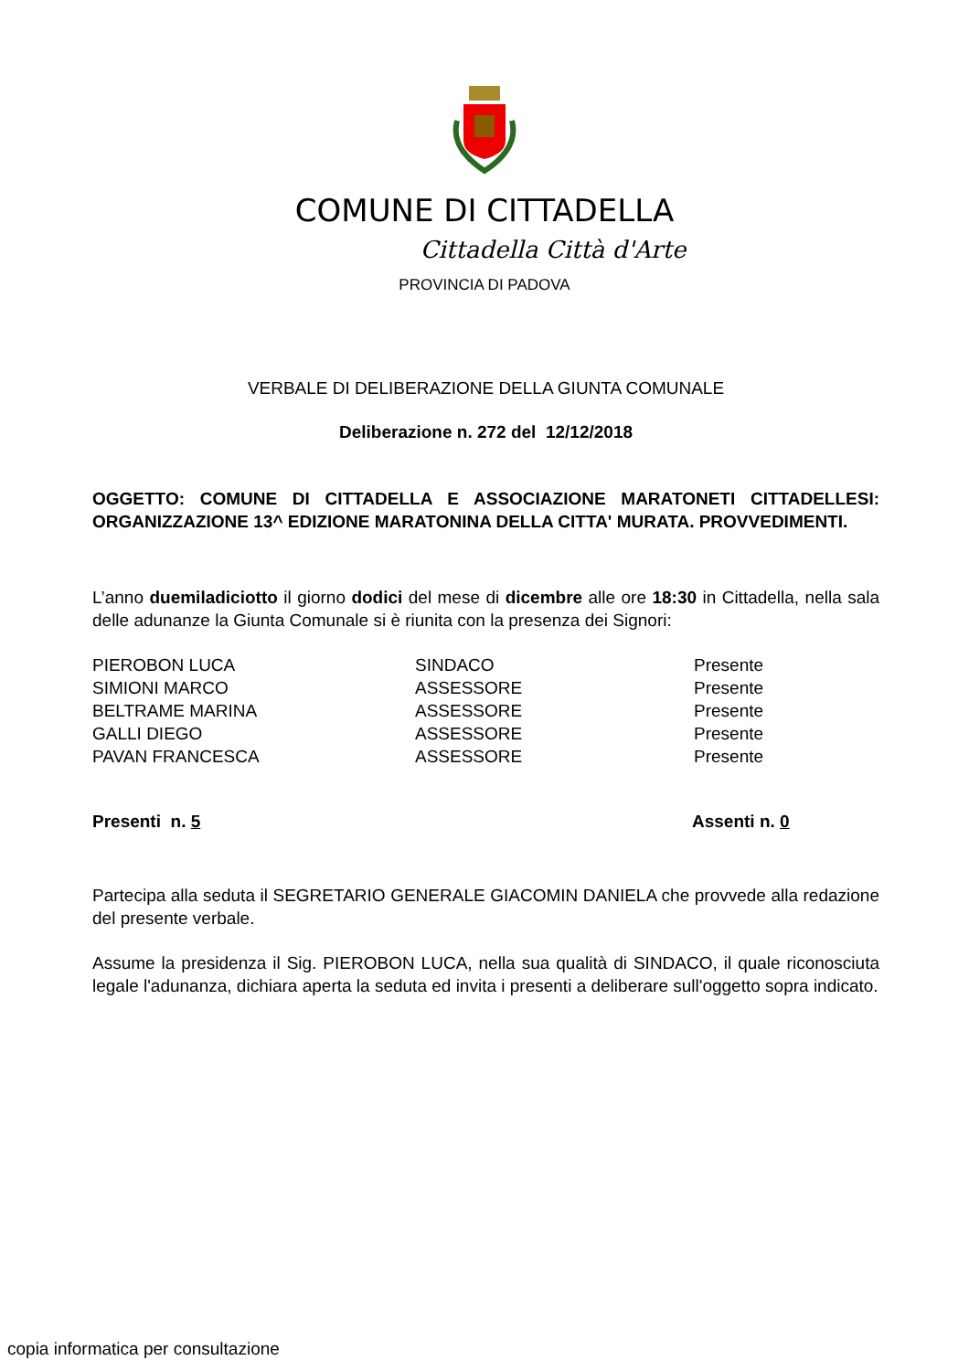COMUNE DI CITTADELLA
Cittadella Città d'Arte
PROVINCIA DI PADOVA
VERBALE DI DELIBERAZIONE DELLA GIUNTA COMUNALE
Deliberazione n. 272 del 12/12/2018
OGGETTO: COMUNE DI CITTADELLA E ASSOCIAZIONE MARATONETI CITTADELLESI: ORGANIZZAZIONE 13^ EDIZIONE MARATONINA DELLA CITTA' MURATA. PROVVEDIMENTI.
L’anno duemiladiciotto il giorno dodici del mese di dicembre alle ore 18:30 in Cittadella, nella sala delle adunanze la Giunta Comunale si è riunita con la presenza dei Signori:
| PIEROBON LUCA | SINDACO | Presente |
| SIMIONI MARCO | ASSESSORE | Presente |
| BELTRAME MARINA | ASSESSORE | Presente |
| GALLI DIEGO | ASSESSORE | Presente |
| PAVAN FRANCESCA | ASSESSORE | Presente |
| Presenti n. 5 | Assenti n. 0 |
Partecipa alla seduta il SEGRETARIO GENERALE GIACOMIN DANIELA che provvede alla redazione del presente verbale.
Assume la presidenza il Sig. PIEROBON LUCA, nella sua qualità di SINDACO, il quale riconosciuta legale l'adunanza, dichiara aperta la seduta ed invita i presenti a deliberare sull'oggetto sopra indicato.
copia informatica per consultazione